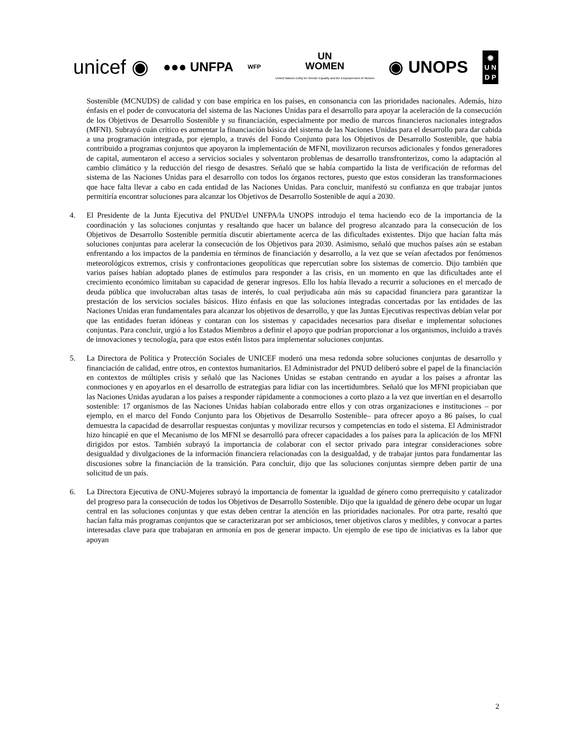unicef ◉ ●●● UNFPA WFP UN
WOMEN
United Nations Entity for Gender Equality and the Empowerment of Women ◉ UNOPS ◉
U N
D P
Sostenible (MCNUDS) de calidad y con base empírica en los países, en consonancia con las prioridades nacionales. Además, hizo énfasis en el poder de convocatoria del sistema de las Naciones Unidas para el desarrollo para apoyar la aceleración de la consecución de los Objetivos de Desarrollo Sostenible y su financiación, especialmente por medio de marcos financieros nacionales integrados (MFNI). Subrayó cuán crítico es aumentar la financiación básica del sistema de las Naciones Unidas para el desarrollo para dar cabida a una programación integrada, por ejemplo, a través del Fondo Conjunto para los Objetivos de Desarrollo Sostenible, que había contribuido a programas conjuntos que apoyaron la implementación de MFNI, movilizaron recursos adicionales y fondos generadores de capital, aumentaron el acceso a servicios sociales y solventaron problemas de desarrollo transfronterizos, como la adaptación al cambio climático y la reducción del riesgo de desastres. Señaló que se había compartido la lista de verificación de reformas del sistema de las Naciones Unidas para el desarrollo con todos los órganos rectores, puesto que estos consideran las transformaciones que hace falta llevar a cabo en cada entidad de las Naciones Unidas. Para concluir, manifestó su confianza en que trabajar juntos permitiría encontrar soluciones para alcanzar los Objetivos de Desarrollo Sostenible de aquí a 2030.
4. El Presidente de la Junta Ejecutiva del PNUD/el UNFPA/la UNOPS introdujo el tema haciendo eco de la importancia de la coordinación y las soluciones conjuntas y resaltando que hacer un balance del progreso alcanzado para la consecución de los Objetivos de Desarrollo Sostenible permitía discutir abiertamente acerca de las dificultades existentes. Dijo que hacían falta más soluciones conjuntas para acelerar la consecución de los Objetivos para 2030. Asimismo, señaló que muchos países aún se estaban enfrentando a los impactos de la pandemia en términos de financiación y desarrollo, a la vez que se veían afectados por fenómenos meteorológicos extremos, crisis y confrontaciones geopolíticas que repercutían sobre los sistemas de comercio. Dijo también que varios países habían adoptado planes de estímulos para responder a las crisis, en un momento en que las dificultades ante el crecimiento económico limitaban su capacidad de generar ingresos. Ello los había llevado a recurrir a soluciones en el mercado de deuda pública que involucraban altas tasas de interés, lo cual perjudicaba aún más su capacidad financiera para garantizar la prestación de los servicios sociales básicos. Hizo énfasis en que las soluciones integradas concertadas por las entidades de las Naciones Unidas eran fundamentales para alcanzar los objetivos de desarrollo, y que las Juntas Ejecutivas respectivas debían velar por que las entidades fueran idóneas y contaran con los sistemas y capacidades necesarios para diseñar e implementar soluciones conjuntas. Para concluir, urgió a los Estados Miembros a definir el apoyo que podrían proporcionar a los organismos, incluido a través de innovaciones y tecnología, para que estos estén listos para implementar soluciones conjuntas.
5. La Directora de Política y Protección Sociales de UNICEF moderó una mesa redonda sobre soluciones conjuntas de desarrollo y financiación de calidad, entre otros, en contextos humanitarios. El Administrador del PNUD deliberó sobre el papel de la financiación en contextos de múltiples crisis y señaló que las Naciones Unidas se estaban centrando en ayudar a los países a afrontar las conmociones y en apoyarlos en el desarrollo de estrategias para lidiar con las incertidumbres. Señaló que los MFNI propiciaban que las Naciones Unidas ayudaran a los países a responder rápidamente a conmociones a corto plazo a la vez que invertían en el desarrollo sostenible: 17 organismos de las Naciones Unidas habían colaborado entre ellos y con otras organizaciones e instituciones – por ejemplo, en el marco del Fondo Conjunto para los Objetivos de Desarrollo Sostenible– para ofrecer apoyo a 86 países, lo cual demuestra la capacidad de desarrollar respuestas conjuntas y movilizar recursos y competencias en todo el sistema. El Administrador hizo hincapié en que el Mecanismo de los MFNI se desarrolló para ofrecer capacidades a los países para la aplicación de los MFNI dirigidos por estos. También subrayó la importancia de colaborar con el sector privado para integrar consideraciones sobre desigualdad y divulgaciones de la información financiera relacionadas con la desigualdad, y de trabajar juntos para fundamentar las discusiones sobre la financiación de la transición. Para concluir, dijo que las soluciones conjuntas siempre deben partir de una solicitud de un país.
6. La Directora Ejecutiva de ONU-Mujeres subrayó la importancia de fomentar la igualdad de género como prerrequisito y catalizador del progreso para la consecución de todos los Objetivos de Desarrollo Sostenible. Dijo que la igualdad de género debe ocupar un lugar central en las soluciones conjuntas y que estas deben centrar la atención en las prioridades nacionales. Por otra parte, resaltó que hacían falta más programas conjuntos que se caracterizaran por ser ambiciosos, tener objetivos claros y medibles, y convocar a partes interesadas clave para que trabajaran en armonía en pos de generar impacto. Un ejemplo de ese tipo de iniciativas es la labor que apoyan
2